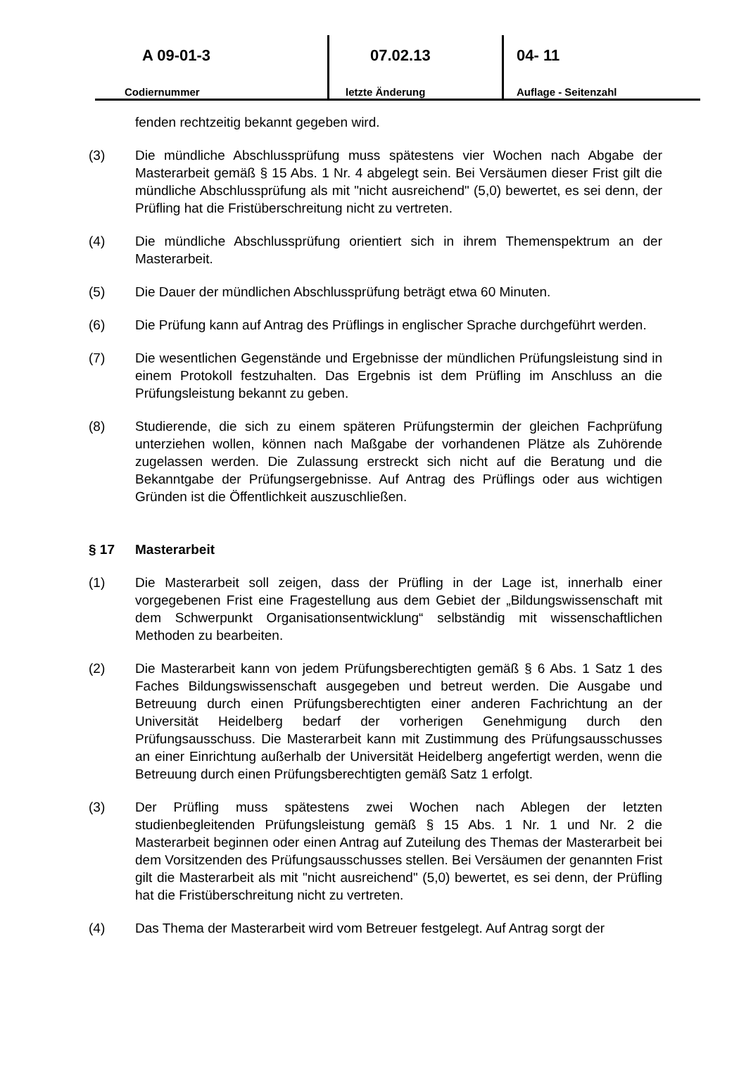A 09-01-3
Codiernummer
07.02.13
letzte Änderung
04- 11
Auflage - Seitenzahl
fenden rechtzeitig bekannt gegeben wird.
(3) Die mündliche Abschlussprüfung muss spätestens vier Wochen nach Abgabe der Masterarbeit gemäß § 15 Abs. 1 Nr. 4 abgelegt sein. Bei Versäumen dieser Frist gilt die mündliche Abschlussprüfung als mit "nicht ausreichend" (5,0) bewertet, es sei denn, der Prüfling hat die Fristüberschreitung nicht zu vertreten.
(4) Die mündliche Abschlussprüfung orientiert sich in ihrem Themenspektrum an der Masterarbeit.
(5) Die Dauer der mündlichen Abschlussprüfung beträgt etwa 60 Minuten.
(6) Die Prüfung kann auf Antrag des Prüflings in englischer Sprache durchgeführt werden.
(7) Die wesentlichen Gegenstände und Ergebnisse der mündlichen Prüfungsleistung sind in einem Protokoll festzuhalten. Das Ergebnis ist dem Prüfling im Anschluss an die Prüfungsleistung bekannt zu geben.
(8) Studierende, die sich zu einem späteren Prüfungstermin der gleichen Fachprüfung unterziehen wollen, können nach Maßgabe der vorhandenen Plätze als Zuhörende zugelassen werden. Die Zulassung erstreckt sich nicht auf die Beratung und die Bekanntgabe der Prüfungsergebnisse. Auf Antrag des Prüflings oder aus wichtigen Gründen ist die Öffentlichkeit auszuschließen.
§ 17 Masterarbeit
(1) Die Masterarbeit soll zeigen, dass der Prüfling in der Lage ist, innerhalb einer vorgegebenen Frist eine Fragestellung aus dem Gebiet der „Bildungswissenschaft mit dem Schwerpunkt Organisationsentwicklung“ selbständig mit wissenschaftlichen Methoden zu bearbeiten.
(2) Die Masterarbeit kann von jedem Prüfungsberechtigten gemäß § 6 Abs. 1 Satz 1 des Faches Bildungswissenschaft ausgegeben und betreut werden. Die Ausgabe und Betreuung durch einen Prüfungsberechtigten einer anderen Fachrichtung an der Universität Heidelberg bedarf der vorherigen Genehmigung durch den Prüfungsausschuss. Die Masterarbeit kann mit Zustimmung des Prüfungsausschusses an einer Einrichtung außerhalb der Universität Heidelberg angefertigt werden, wenn die Betreuung durch einen Prüfungsberechtigten gemäß Satz 1 erfolgt.
(3) Der Prüfling muss spätestens zwei Wochen nach Ablegen der letzten studienbegleitenden Prüfungsleistung gemäß § 15 Abs. 1 Nr. 1 und Nr. 2 die Masterarbeit beginnen oder einen Antrag auf Zuteilung des Themas der Masterarbeit bei dem Vorsitzenden des Prüfungsausschusses stellen. Bei Versäumen der genannten Frist gilt die Masterarbeit als mit "nicht ausreichend" (5,0) bewertet, es sei denn, der Prüfling hat die Fristüberschreitung nicht zu vertreten.
(4) Das Thema der Masterarbeit wird vom Betreuer festgelegt. Auf Antrag sorgt der